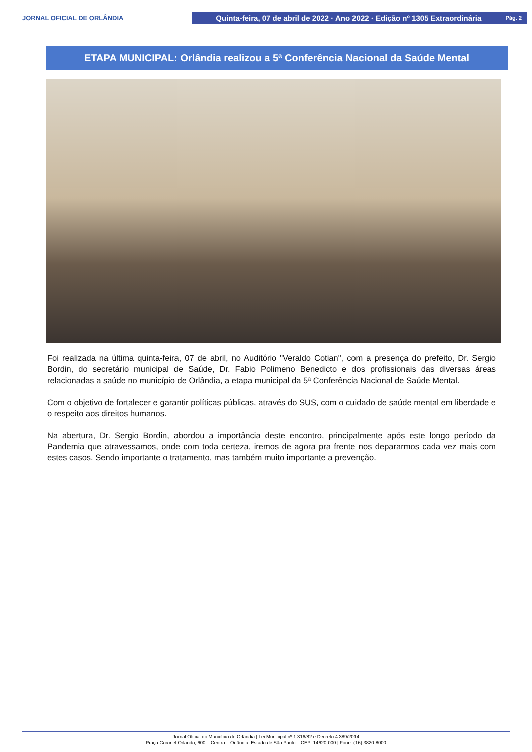JORNAL OFICIAL DE ORLÂNDIA
Quinta-feira, 07 de abril de 2022 · Ano 2022 · Edição nº 1305 Extraordinária Pág. 2
ETAPA MUNICIPAL: Orlândia realizou a 5ª Conferência Nacional da Saúde Mental
Foi realizada na última quinta-feira, 07 de abril, no Auditório "Veraldo Cotian", com a presença do prefeito, Dr. Sergio Bordin, do secretário municipal de Saúde, Dr. Fabio Polimeno Benedicto e dos profissionais das diversas áreas relacionadas a saúde no município de Orlândia, a etapa municipal da 5ª Conferência Nacional de Saúde Mental.
Com o objetivo de fortalecer e garantir políticas públicas, através do SUS, com o cuidado de saúde mental em liberdade e o respeito aos direitos humanos.
Na abertura, Dr. Sergio Bordin, abordou a importância deste encontro, principalmente após este longo período da Pandemia que atravessamos, onde com toda certeza, iremos de agora pra frente nos depararmos cada vez mais com estes casos. Sendo importante o tratamento, mas também muito importante a prevenção.
Jornal Oficial do Município de Orlândia | Lei Municipal nº 1.316/82 e Decreto 4.389/2014
Praça Coronel Orlando, 600 – Centro – Orlândia, Estado de São Paulo – CEP: 14620-000 | Fone: (16) 3820-8000